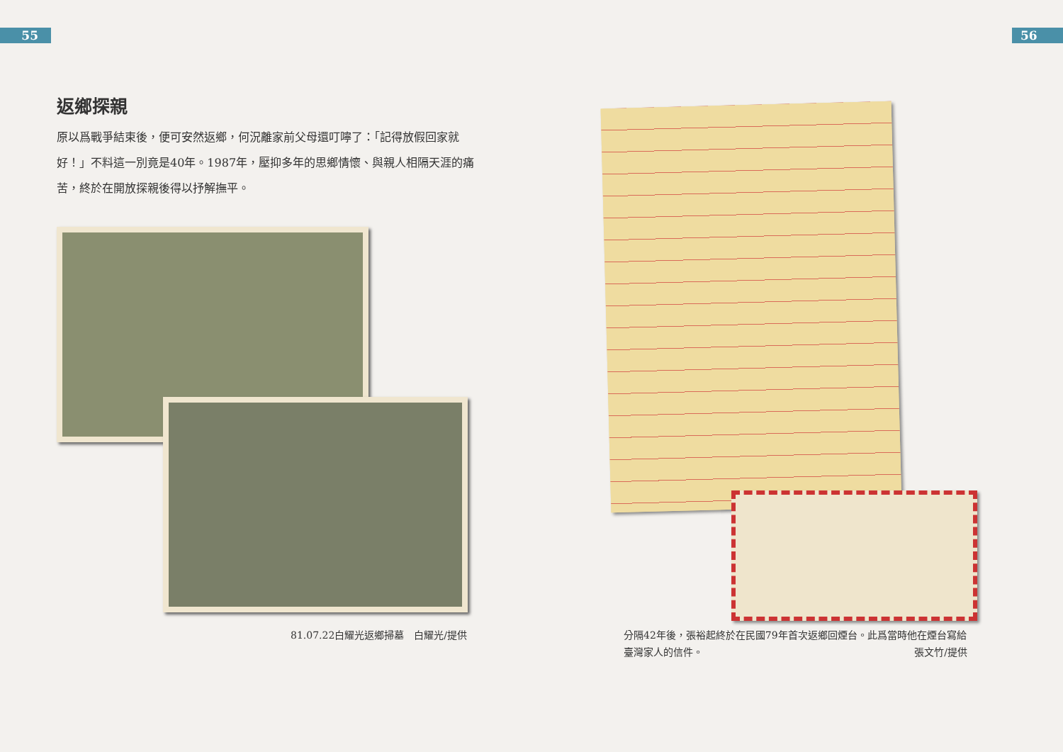55 56
返鄉探親
原以爲戰爭結束後，便可安然返鄉，何況離家前父母還叮嚀了：「記得放假回家就好！」不料這一別竟是40年。1987年，壓抑多年的思鄉情懷、與親人相隔天涯的痛苦，終於在開放探親後得以抒解撫平。
81.07.22白耀光返鄉掃墓　白耀光/提供
分隔42年後，張裕起終於在民國79年首次返鄉回煙台。此爲當時他在煙台寫給臺灣家人的信件。 張文竹/提供